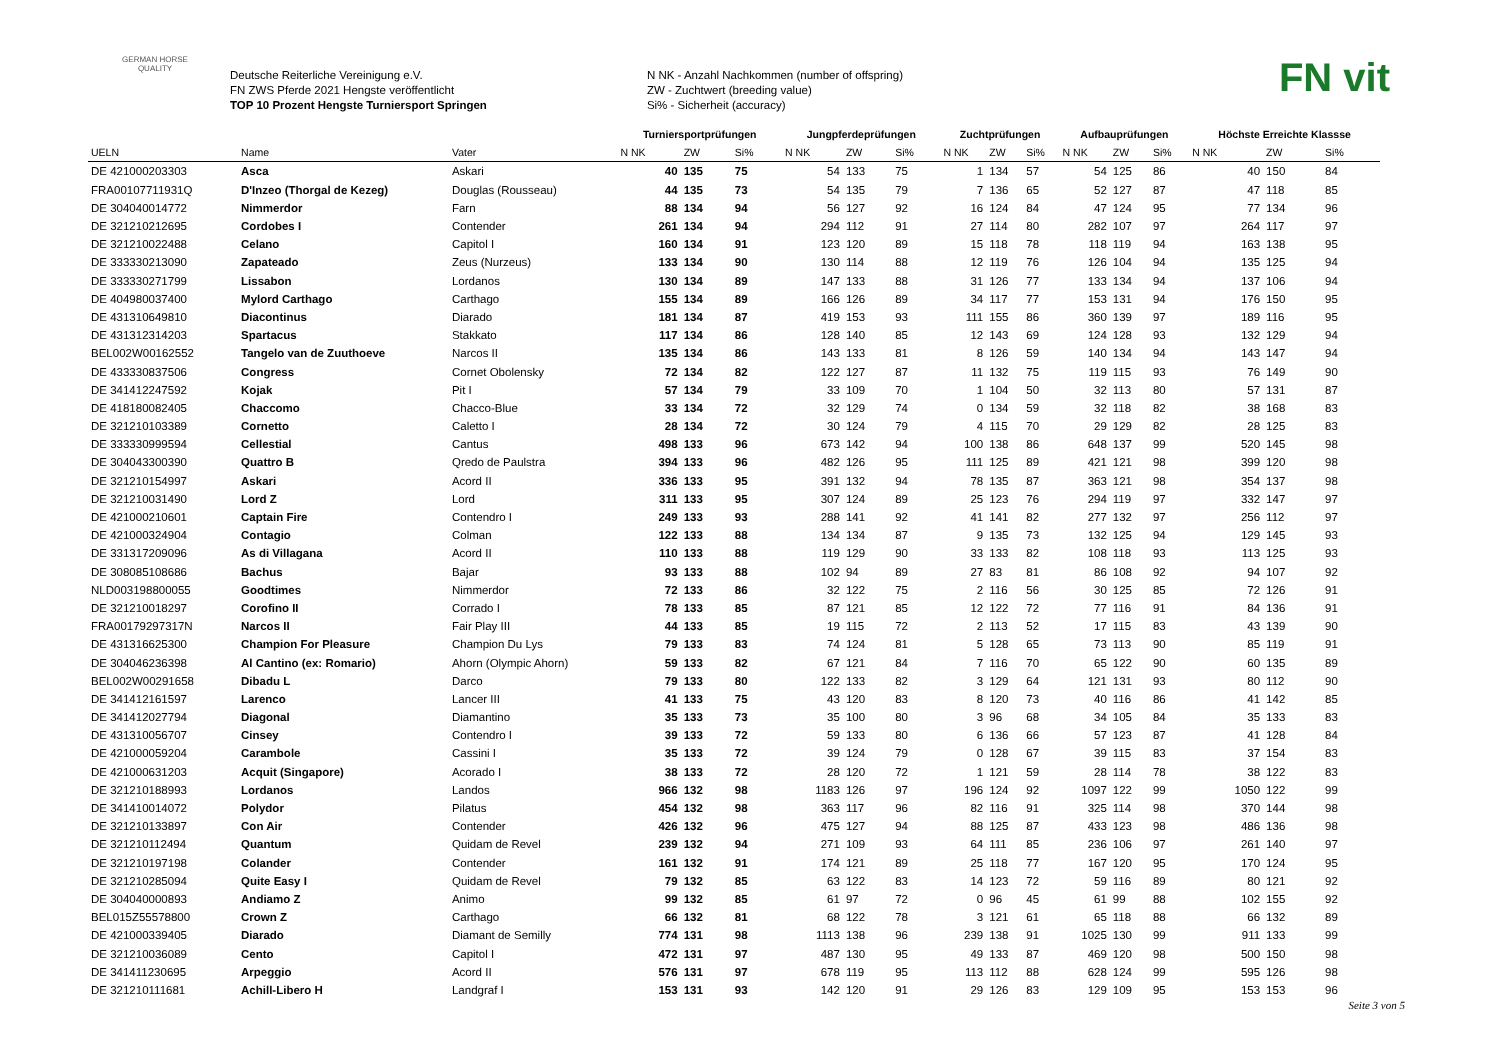GERMAN HORSE QUALITY
Deutsche Reiterliche Vereinigung e.V.
FN ZWS Pferde 2021 Hengste veröffentlicht
TOP 10 Prozent Hengste Turniersport Springen
N NK - Anzahl Nachkommen (number of offspring)
ZW - Zuchtwert (breeding value)
Si% - Sicherheit (accuracy)
FN vit
| | | | Turniersportprüfungen | | | Jungpferdeprüfungen | | | Zuchtprüfungen | | | Aufbauprüfungen | | | Höchste Erreichte Klassse | | |
| --- | --- | --- | --- | --- | --- | --- | --- | --- | --- | --- | --- | --- | --- | --- | --- | --- | --- |
| UELN | Name | Vater | N NK | ZW | Si% | N NK | ZW | Si% | N NK | ZW | Si% | N NK | ZW | Si% | N NK | ZW | Si% |
| DE 421000203303 | Asca | Askari | 40 | 135 | 75 | 54 | 133 | 75 | 1 | 134 | 57 | 54 | 125 | 86 | 40 | 150 | 84 |
| FRA00107711931Q | D'Inzeo (Thorgal de Kezeg) | Douglas (Rousseau) | 44 | 135 | 73 | 54 | 135 | 79 | 7 | 136 | 65 | 52 | 127 | 87 | 47 | 118 | 85 |
| DE 304040014772 | Nimmerdor | Farn | 88 | 134 | 94 | 56 | 127 | 92 | 16 | 124 | 84 | 47 | 124 | 95 | 77 | 134 | 96 |
| DE 321210212695 | Cordobes I | Contender | 261 | 134 | 94 | 294 | 112 | 91 | 27 | 114 | 80 | 282 | 107 | 97 | 264 | 117 | 97 |
| DE 321210022488 | Celano | Capitol I | 160 | 134 | 91 | 123 | 120 | 89 | 15 | 118 | 78 | 118 | 119 | 94 | 163 | 138 | 95 |
| DE 333330213090 | Zapateado | Zeus (Nurzeus) | 133 | 134 | 90 | 130 | 114 | 88 | 12 | 119 | 76 | 126 | 104 | 94 | 135 | 125 | 94 |
| DE 333330271799 | Lissabon | Lordanos | 130 | 134 | 89 | 147 | 133 | 88 | 31 | 126 | 77 | 133 | 134 | 94 | 137 | 106 | 94 |
| DE 404980037400 | Mylord Carthago | Carthago | 155 | 134 | 89 | 166 | 126 | 89 | 34 | 117 | 77 | 153 | 131 | 94 | 176 | 150 | 95 |
| DE 431310649810 | Diacontinus | Diarado | 181 | 134 | 87 | 419 | 153 | 93 | 111 | 155 | 86 | 360 | 139 | 97 | 189 | 116 | 95 |
| DE 431312314203 | Spartacus | Stakkato | 117 | 134 | 86 | 128 | 140 | 85 | 12 | 143 | 69 | 124 | 128 | 93 | 132 | 129 | 94 |
| BEL002W00162552 | Tangelo van de Zuuthoeve | Narcos II | 135 | 134 | 86 | 143 | 133 | 81 | 8 | 126 | 59 | 140 | 134 | 94 | 143 | 147 | 94 |
| DE 433330837506 | Congress | Cornet Obolensky | 72 | 134 | 82 | 122 | 127 | 87 | 11 | 132 | 75 | 119 | 115 | 93 | 76 | 149 | 90 |
| DE 341412247592 | Kojak | Pit I | 57 | 134 | 79 | 33 | 109 | 70 | 1 | 104 | 50 | 32 | 113 | 80 | 57 | 131 | 87 |
| DE 418180082405 | Chaccomo | Chacco-Blue | 33 | 134 | 72 | 32 | 129 | 74 | 0 | 134 | 59 | 32 | 118 | 82 | 38 | 168 | 83 |
| DE 321210103389 | Cornetto | Caletto I | 28 | 134 | 72 | 30 | 124 | 79 | 4 | 115 | 70 | 29 | 129 | 82 | 28 | 125 | 83 |
| DE 333330999594 | Cellestial | Cantus | 498 | 133 | 96 | 673 | 142 | 94 | 100 | 138 | 86 | 648 | 137 | 99 | 520 | 145 | 98 |
| DE 304043300390 | Quattro B | Qredo de Paulstra | 394 | 133 | 96 | 482 | 126 | 95 | 111 | 125 | 89 | 421 | 121 | 98 | 399 | 120 | 98 |
| DE 321210154997 | Askari | Acord II | 336 | 133 | 95 | 391 | 132 | 94 | 78 | 135 | 87 | 363 | 121 | 98 | 354 | 137 | 98 |
| DE 321210031490 | Lord Z | Lord | 311 | 133 | 95 | 307 | 124 | 89 | 25 | 123 | 76 | 294 | 119 | 97 | 332 | 147 | 97 |
| DE 421000210601 | Captain Fire | Contendro I | 249 | 133 | 93 | 288 | 141 | 92 | 41 | 141 | 82 | 277 | 132 | 97 | 256 | 112 | 97 |
| DE 421000324904 | Contagio | Colman | 122 | 133 | 88 | 134 | 134 | 87 | 9 | 135 | 73 | 132 | 125 | 94 | 129 | 145 | 93 |
| DE 331317209096 | As di Villagana | Acord II | 110 | 133 | 88 | 119 | 129 | 90 | 33 | 133 | 82 | 108 | 118 | 93 | 113 | 125 | 93 |
| DE 308085108686 | Bachus | Bajar | 93 | 133 | 88 | 102 | 94 | 89 | 27 | 83 | 81 | 86 | 108 | 92 | 94 | 107 | 92 |
| NLD003198800055 | Goodtimes | Nimmerdor | 72 | 133 | 86 | 32 | 122 | 75 | 2 | 116 | 56 | 30 | 125 | 85 | 72 | 126 | 91 |
| DE 321210018297 | Corofino II | Corrado I | 78 | 133 | 85 | 87 | 121 | 85 | 12 | 122 | 72 | 77 | 116 | 91 | 84 | 136 | 91 |
| FRA00179297317N | Narcos II | Fair Play III | 44 | 133 | 85 | 19 | 115 | 72 | 2 | 113 | 52 | 17 | 115 | 83 | 43 | 139 | 90 |
| DE 431316625300 | Champion For Pleasure | Champion Du Lys | 79 | 133 | 83 | 74 | 124 | 81 | 5 | 128 | 65 | 73 | 113 | 90 | 85 | 119 | 91 |
| DE 304046236398 | Al Cantino (ex: Romario) | Ahorn (Olympic Ahorn) | 59 | 133 | 82 | 67 | 121 | 84 | 7 | 116 | 70 | 65 | 122 | 90 | 60 | 135 | 89 |
| BEL002W00291658 | Dibadu L | Darco | 79 | 133 | 80 | 122 | 133 | 82 | 3 | 129 | 64 | 121 | 131 | 93 | 80 | 112 | 90 |
| DE 341412161597 | Larenco | Lancer III | 41 | 133 | 75 | 43 | 120 | 83 | 8 | 120 | 73 | 40 | 116 | 86 | 41 | 142 | 85 |
| DE 341412027794 | Diagonal | Diamantino | 35 | 133 | 73 | 35 | 100 | 80 | 3 | 96 | 68 | 34 | 105 | 84 | 35 | 133 | 83 |
| DE 431310056707 | Cinsey | Contendro I | 39 | 133 | 72 | 59 | 133 | 80 | 6 | 136 | 66 | 57 | 123 | 87 | 41 | 128 | 84 |
| DE 421000059204 | Carambole | Cassini I | 35 | 133 | 72 | 39 | 124 | 79 | 0 | 128 | 67 | 39 | 115 | 83 | 37 | 154 | 83 |
| DE 421000631203 | Acquit (Singapore) | Acorado I | 38 | 133 | 72 | 28 | 120 | 72 | 1 | 121 | 59 | 28 | 114 | 78 | 38 | 122 | 83 |
| DE 321210188993 | Lordanos | Landos | 966 | 132 | 98 | 1183 | 126 | 97 | 196 | 124 | 92 | 1097 | 122 | 99 | 1050 | 122 | 99 |
| DE 341410014072 | Polydor | Pilatus | 454 | 132 | 98 | 363 | 117 | 96 | 82 | 116 | 91 | 325 | 114 | 98 | 370 | 144 | 98 |
| DE 321210133897 | Con Air | Contender | 426 | 132 | 96 | 475 | 127 | 94 | 88 | 125 | 87 | 433 | 123 | 98 | 486 | 136 | 98 |
| DE 321210112494 | Quantum | Quidam de Revel | 239 | 132 | 94 | 271 | 109 | 93 | 64 | 111 | 85 | 236 | 106 | 97 | 261 | 140 | 97 |
| DE 321210197198 | Colander | Contender | 161 | 132 | 91 | 174 | 121 | 89 | 25 | 118 | 77 | 167 | 120 | 95 | 170 | 124 | 95 |
| DE 321210285094 | Quite Easy I | Quidam de Revel | 79 | 132 | 85 | 63 | 122 | 83 | 14 | 123 | 72 | 59 | 116 | 89 | 80 | 121 | 92 |
| DE 304040000893 | Andiamo Z | Animo | 99 | 132 | 85 | 61 | 97 | 72 | 0 | 96 | 45 | 61 | 99 | 88 | 102 | 155 | 92 |
| BEL015Z55578800 | Crown Z | Carthago | 66 | 132 | 81 | 68 | 122 | 78 | 3 | 121 | 61 | 65 | 118 | 88 | 66 | 132 | 89 |
| DE 421000339405 | Diarado | Diamant de Semilly | 774 | 131 | 98 | 1113 | 138 | 96 | 239 | 138 | 91 | 1025 | 130 | 99 | 911 | 133 | 99 |
| DE 321210036089 | Cento | Capitol I | 472 | 131 | 97 | 487 | 130 | 95 | 49 | 133 | 87 | 469 | 120 | 98 | 500 | 150 | 98 |
| DE 341411230695 | Arpeggio | Acord II | 576 | 131 | 97 | 678 | 119 | 95 | 113 | 112 | 88 | 628 | 124 | 99 | 595 | 126 | 98 |
| DE 321210111681 | Achill-Libero H | Landgraf I | 153 | 131 | 93 | 142 | 120 | 91 | 29 | 126 | 83 | 129 | 109 | 95 | 153 | 153 | 96 |
Seite 3 von 5